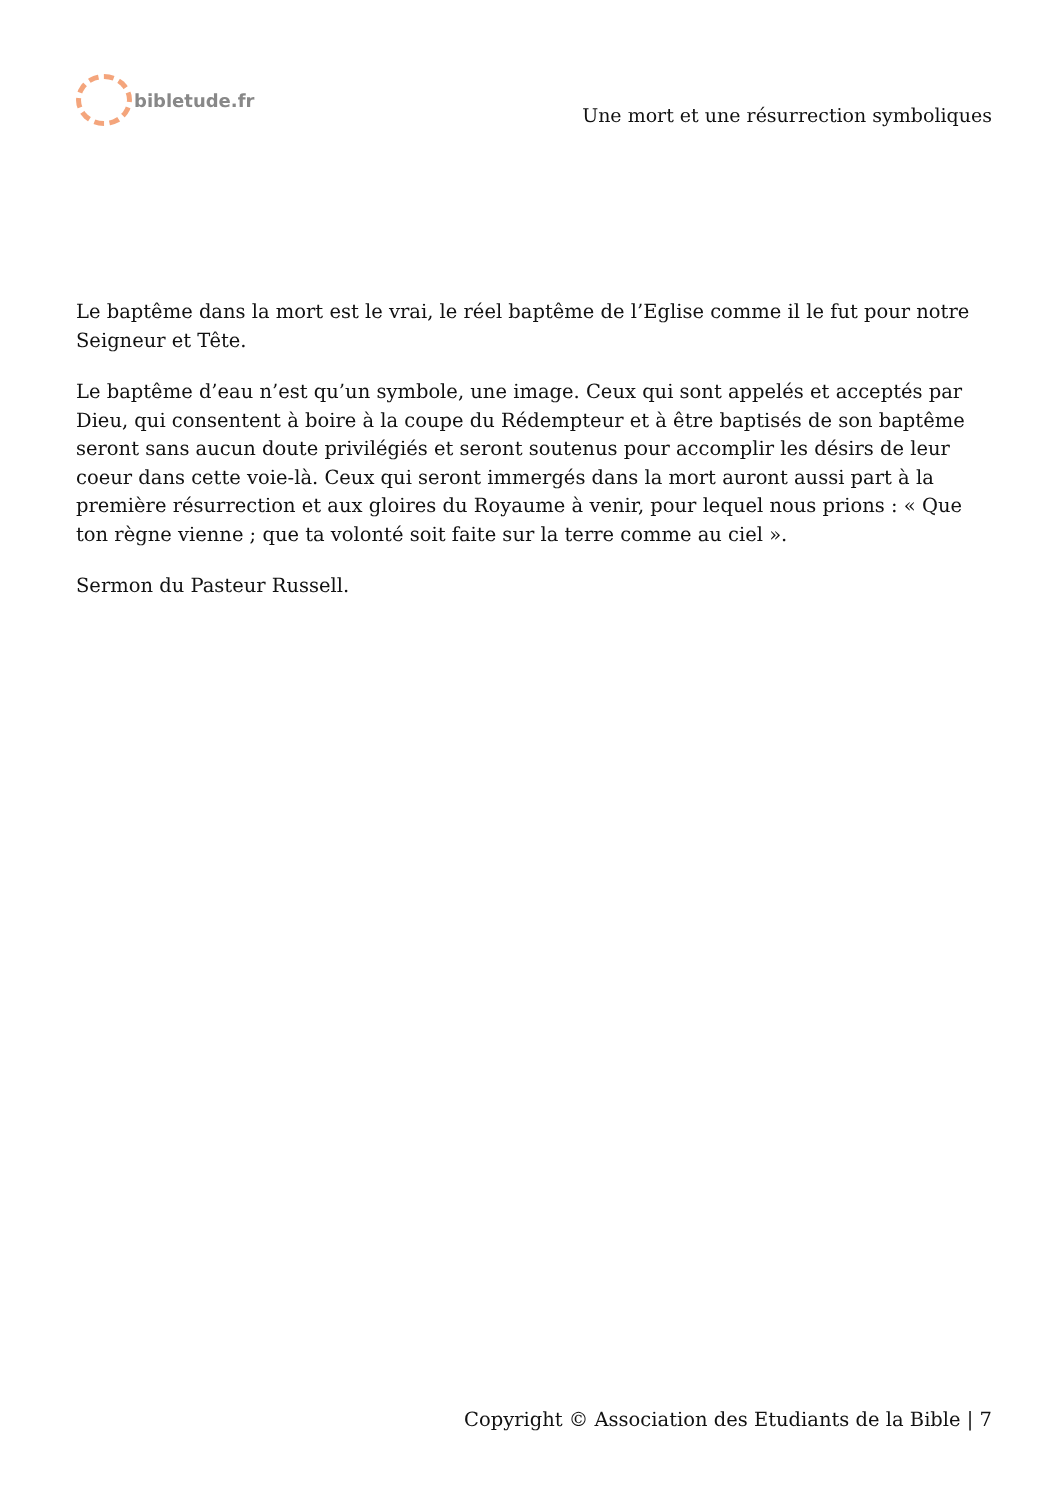bibletude.fr
Une mort et une résurrection symboliques
Le baptême dans la mort est le vrai, le réel baptême de l’Eglise comme il le fut pour notre Seigneur et Tête.
Le baptême d’eau n’est qu’un symbole, une image. Ceux qui sont appelés et acceptés par Dieu, qui consentent à boire à la coupe du Rédempteur et à être baptisés de son baptême seront sans aucun doute privilégiés et seront soutenus pour accomplir les désirs de leur coeur dans cette voie-là. Ceux qui seront immergés dans la mort auront aussi part à la première résurrection et aux gloires du Royaume à venir, pour lequel nous prions : « Que ton règne vienne ; que ta volonté soit faite sur la terre comme au ciel ».
Sermon du Pasteur Russell.
Copyright © Association des Etudiants de la Bible | 7